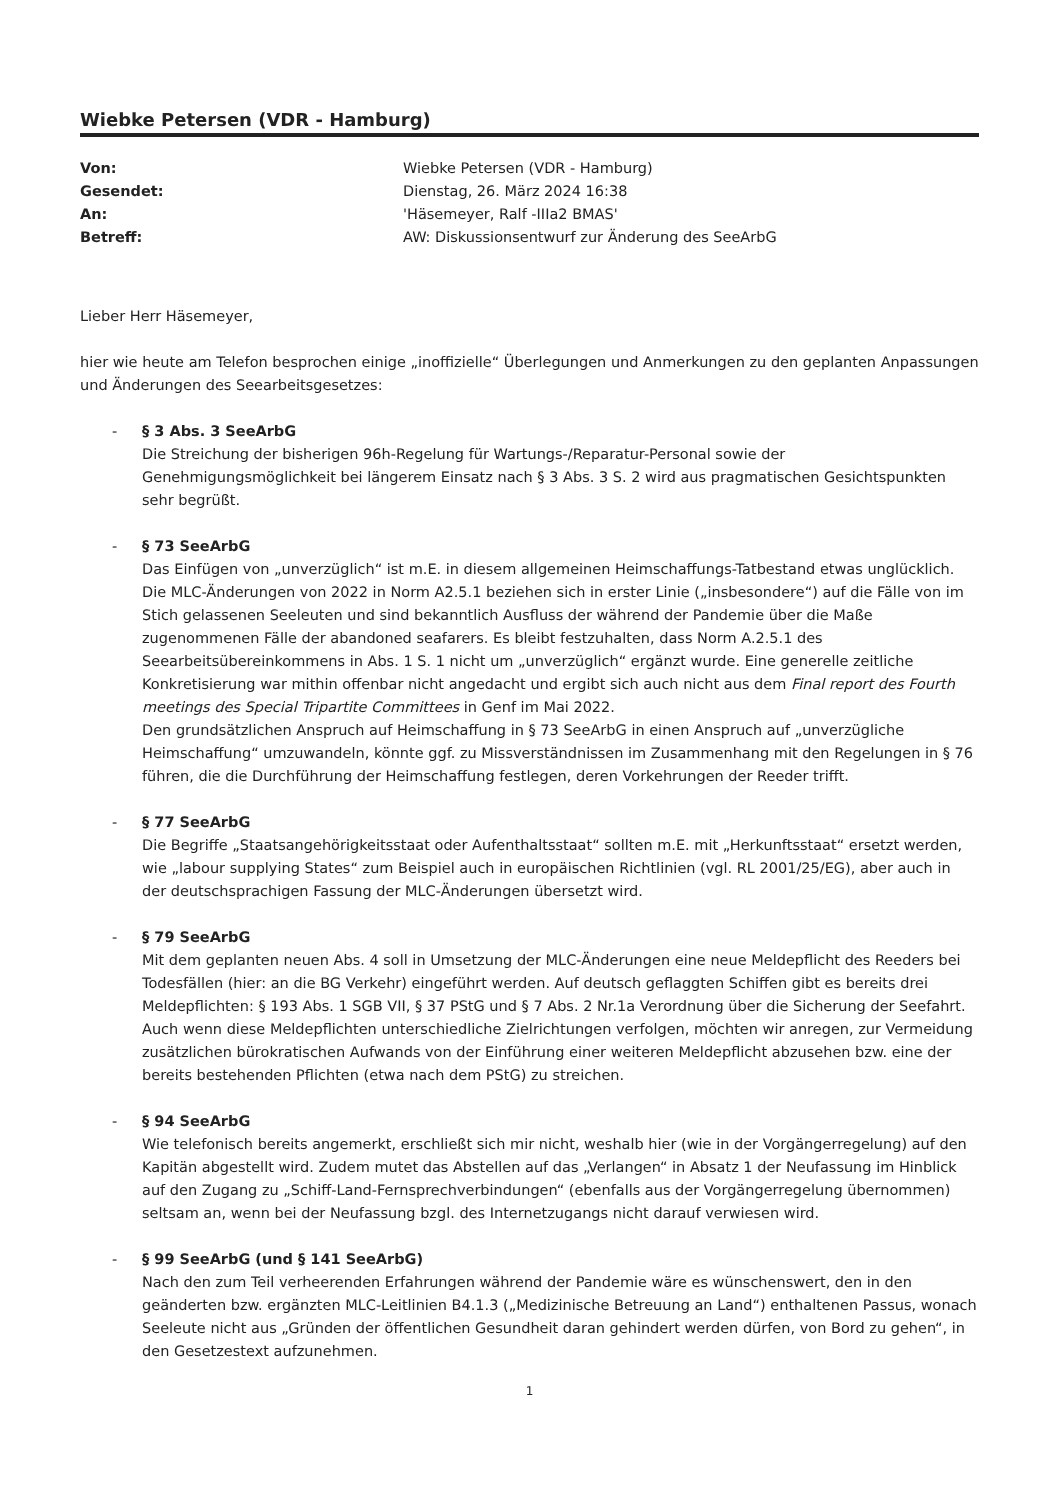Wiebke Petersen (VDR - Hamburg)
| Von: | Wiebke Petersen (VDR - Hamburg) |
| Gesendet: | Dienstag, 26. März 2024 16:38 |
| An: | 'Häsemeyer, Ralf -IIIa2 BMAS' |
| Betreff: | AW: Diskussionsentwurf zur Änderung des SeeArbG |
Lieber Herr Häsemeyer,
hier wie heute am Telefon besprochen einige „inoffizielle“ Überlegungen und Anmerkungen zu den geplanten Anpassungen und Änderungen des Seearbeitsgesetzes:
- § 3 Abs. 3 SeeArbG
Die Streichung der bisherigen 96h-Regelung für Wartungs-/Reparatur-Personal sowie der Genehmigungsmöglichkeit bei längerem Einsatz nach § 3 Abs. 3 S. 2 wird aus pragmatischen Gesichtspunkten sehr begrüßt.
- § 73 SeeArbG
Das Einfügen von „unverzüglich“ ist m.E. in diesem allgemeinen Heimschaffungs-Tatbestand etwas unglücklich. Die MLC-Änderungen von 2022 in Norm A2.5.1 beziehen sich in erster Linie („insbesondere“) auf die Fälle von im Stich gelassenen Seeleuten und sind bekanntlich Ausfluss der während der Pandemie über die Maße zugenommenen Fälle der abandoned seafarers. Es bleibt festzuhalten, dass Norm A.2.5.1 des Seearbeitsübereinkommens in Abs. 1 S. 1 nicht um „unverzüglich“ ergänzt wurde. Eine generelle zeitliche Konkretisierung war mithin offenbar nicht angedacht und ergibt sich auch nicht aus dem Final report des Fourth meetings des Special Tripartite Committees in Genf im Mai 2022.
Den grundsätzlichen Anspruch auf Heimschaffung in § 73 SeeArbG in einen Anspruch auf „unverzügliche Heimschaffung“ umzuwandeln, könnte ggf. zu Missverständnissen im Zusammenhang mit den Regelungen in § 76 führen, die die Durchführung der Heimschaffung festlegen, deren Vorkehrungen der Reeder trifft.
- § 77 SeeArbG
Die Begriffe „Staatsangehörigkeitsstaat oder Aufenthaltsstaat“ sollten m.E. mit „Herkunftsstaat“ ersetzt werden, wie „labour supplying States“ zum Beispiel auch in europäischen Richtlinien (vgl. RL 2001/25/EG), aber auch in der deutschsprachigen Fassung der MLC-Änderungen übersetzt wird.
- § 79 SeeArbG
Mit dem geplanten neuen Abs. 4 soll in Umsetzung der MLC-Änderungen eine neue Meldepflicht des Reeders bei Todesfällen (hier: an die BG Verkehr) eingeführt werden. Auf deutsch geflaggten Schiffen gibt es bereits drei Meldepflichten: § 193 Abs. 1 SGB VII, § 37 PStG und § 7 Abs. 2 Nr.1a Verordnung über die Sicherung der Seefahrt. Auch wenn diese Meldepflichten unterschiedliche Zielrichtungen verfolgen, möchten wir anregen, zur Vermeidung zusätzlichen bürokratischen Aufwands von der Einführung einer weiteren Meldepflicht abzusehen bzw. eine der bereits bestehenden Pflichten (etwa nach dem PStG) zu streichen.
- § 94 SeeArbG
Wie telefonisch bereits angemerkt, erschließt sich mir nicht, weshalb hier (wie in der Vorgängerregelung) auf den Kapitän abgestellt wird. Zudem mutet das Abstellen auf das „Verlangen“ in Absatz 1 der Neufassung im Hinblick auf den Zugang zu „Schiff-Land-Fernsprechverbindungen“ (ebenfalls aus der Vorgängerregelung übernommen) seltsam an, wenn bei der Neufassung bzgl. des Internetzugangs nicht darauf verwiesen wird.
- § 99 SeeArbG (und § 141 SeeArbG)
Nach den zum Teil verheerenden Erfahrungen während der Pandemie wäre es wünschenswert, den in den geänderten bzw. ergänzten MLC-Leitlinien B4.1.3 („Medizinische Betreuung an Land“) enthaltenen Passus, wonach Seeleute nicht aus „Gründen der öffentlichen Gesundheit daran gehindert werden dürfen, von Bord zu gehen“, in den Gesetzestext aufzunehmen.
1